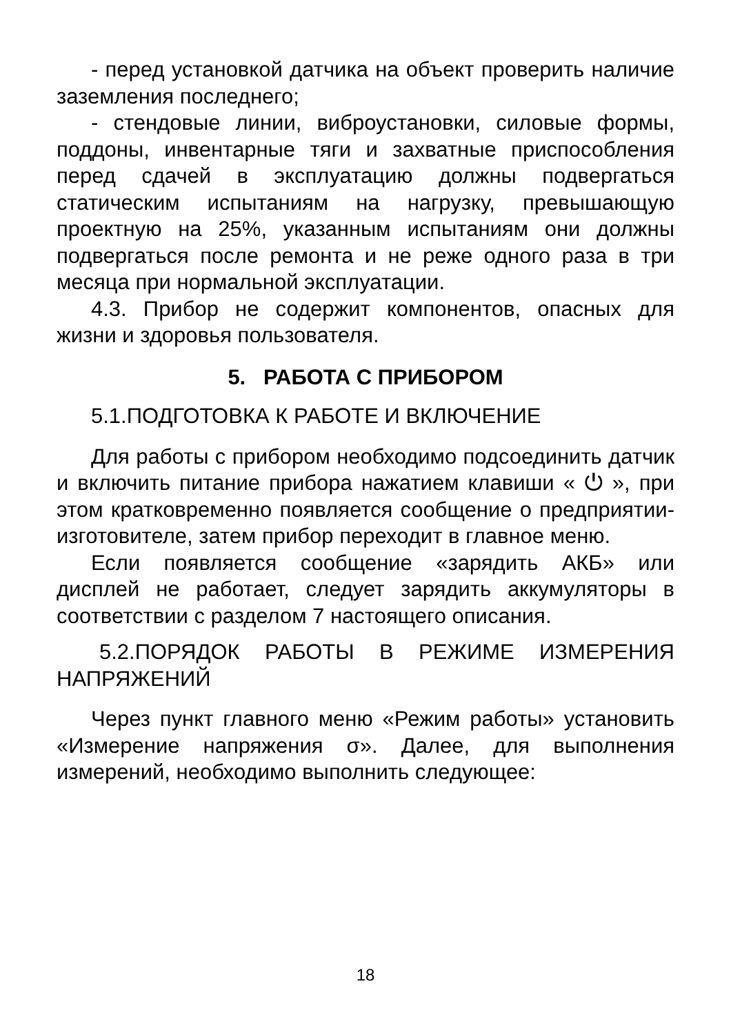- перед установкой датчика на объект проверить наличие заземления последнего;
- стендовые линии, виброустановки, силовые формы, поддоны, инвентарные тяги и захватные приспособления перед сдачей в эксплуатацию должны подвергаться статическим испытаниям на нагрузку, превышающую проектную на 25%, указанным испытаниям они должны подвергаться после ремонта и не реже одного раза в три месяца при нормальной эксплуатации.
4.3. Прибор не содержит компонентов, опасных для жизни и здоровья пользователя.
5. РАБОТА С ПРИБОРОМ
5.1.ПОДГОТОВКА К РАБОТЕ И ВКЛЮЧЕНИЕ
Для работы с прибором необходимо подсоединить датчик и включить питание прибора нажатием клавиши « ⏻ », при этом кратковременно появляется сообщение о предприятии-изготовителе, затем прибор переходит в главное меню.
Если появляется сообщение «зарядить АКБ» или дисплей не работает, следует зарядить аккумуляторы в соответствии с разделом 7 настоящего описания.
5.2.ПОРЯДОК РАБОТЫ В РЕЖИМЕ ИЗМЕРЕНИЯ НАПРЯЖЕНИЙ
Через пункт главного меню «Режим работы» установить «Измерение напряжения σ». Далее, для выполнения измерений, необходимо выполнить следующее:
18